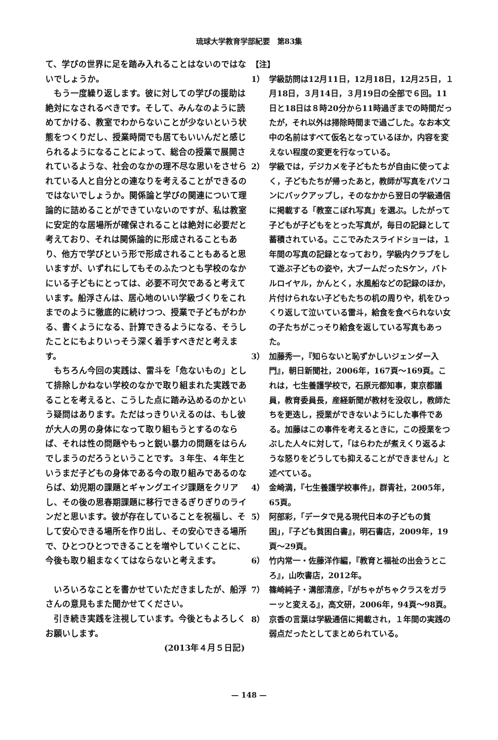琉球大学教育学部紀要　第83集
て、学びの世界に足を踏み入れることはないのではないでしょうか。
もう一度繰り返します。彼に対しての学びの援助は絶対になされるべきです。そして、みんなのように読めてかける、教室でわからないことが少ないという状態をつくりだし、授業時間でも居てもいいんだと感じられるようになることによって、総合の授業で展開されているような、社会のなかの理不尽な思いをさせられている人と自分との連なりを考えることができるのではないでしょうか。関係論と学びの関連について理論的に詰めることができていないのですが、私は教室に安定的な居場所が確保されることは絶対に必要だと考えており、それは関係論的に形成されることもあり、他方で学びという形で形成されることもあると思いますが、いずれにしてもそのふたつとも学校のなかにいる子どもにとっては、必要不可欠であると考えています。船浮さんは、居心地のいい学級づくりをこれまでのように徹底的に続けつつ、授業で子どもがわかる、書くようになる、計算できるようになる、そうしたことにもよりいっそう深く着手すべきだと考えます。
もちろん今回の実践は、雷斗を「危ないもの」として排除しかねない学校のなかで取り組まれた実践であることを考えると、こうした点に踏み込めるのかという疑問はあります。ただはっきりいえるのは、もし彼が大人の男の身体になって取り組もうとするのならば、それは性の問題やもっと鋭い暴力の問題をはらんでしまうのだろうということです。３年生、４年生というまだ子どもの身体である今の取り組みであるのならば、幼児期の課題とギャングエイジ課題をクリアし、その後の思春期課題に移行できるぎりぎりのラインだと思います。彼が存在していることを祝福し、そして安心できる場所を作り出し、その安心できる場所で、ひとつひとつできることを増やしていくことに、今後も取り組まなくてはならないと考えます。
いろいろなことを書かせていただきましたが、船浮さんの意見もまた聞かせてください。
引き続き実践を注視しています。今後ともよろしくお願いします。
(2013年４月５日記)
【注】
1） 学級訪問は12月11日，12月18日，12月25日，１月18日，３月14日，３月19日の全部で６回。11日と18日は８時20分から11時過ぎまでの時間だったが，それ以外は掃除時間まで過ごした。なお本文中の名前はすべて仮名となっているほか，内容を変えない程度の変更を行なっている。
2） 学級では，デジカメを子どもたちが自由に使ってよく，子どもたちが帰ったあと，教師が写真をパソコンにバックアップし，そのなかから翌日の学級通信に掲載する「教室こぼれ写真」を選ぶ。したがって子どもが子どもをとった写真が，毎日の記録として蓄積されている。ここでみたスライドショーは，１年間の写真の記録となっており，学級内クラブをして遊ぶ子どもの姿や，大ブームだったSケン，バトルロイヤル，かんとく，水風船などの記録のほか，片付けられない子どもたちの机の周りや，机をひっくり返して泣いている雷斗，給食を食べられない女の子たちがこっそり給食を返している写真もあった。
3） 加藤秀一，『知らないと恥ずかしいジェンダー入門』，朝日新聞社，2006年，167頁～169頁。これは，七生養護学校で，石原元都知事，東京都議員，教育委員長，産経新聞が教材を没収し，教師たちを更迭し，授業ができないようにした事件である。加藤はこの事件を考えるときに，この授業をつぶした人々に対して，「はらわたが煮えくり返るような怒りをどうしても抑えることができません」と述べている。
4） 金崎満，『七生養護学校事件』，群青社，2005年，65頁。
5） 阿部彩，「データで見る現代日本の子どもの貧困」，『子ども貧困白書』，明石書店，2009年，19頁～29頁。
6） 竹内常一・佐藤洋作編，『教育と福祉の出会うところ』，山吹書店，2012年。
7） 篠崎純子・溝部清彦，『がちゃがちゃクラスをガラーッと変える』，高文研，2006年，94頁～98頁。
8） 京香の言葉は学級通信に掲載され，１年間の実践の弱点だったとしてまとめられている。
— 148 —